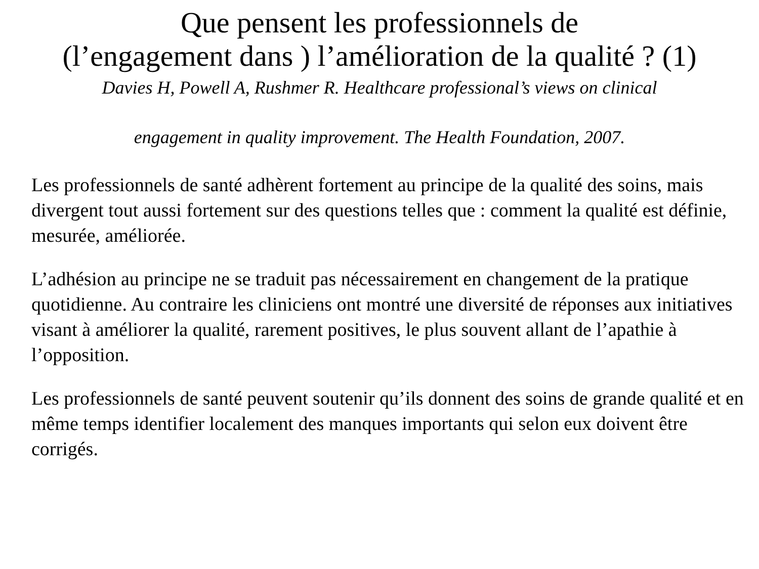Que pensent les professionnels de
(l’engagement dans ) l’amélioration de la qualité ? (1)
Davies H, Powell A, Rushmer R. Healthcare professional’s views on clinical
engagement in quality improvement. The Health Foundation, 2007.
Les professionnels de santé adhèrent fortement au principe de la qualité des soins, mais divergent tout aussi fortement sur des questions telles que : comment la qualité est définie, mesurée, améliorée.
L’adhésion au principe ne se traduit pas nécessairement en changement de la pratique quotidienne. Au contraire les cliniciens ont montré une diversité de réponses aux initiatives visant à améliorer la qualité, rarement positives, le plus souvent allant de l’apathie à l’opposition.
Les professionnels de santé peuvent soutenir qu’ils donnent des soins de grande qualité et en même temps identifier localement des manques importants qui selon eux doivent être corrigés.